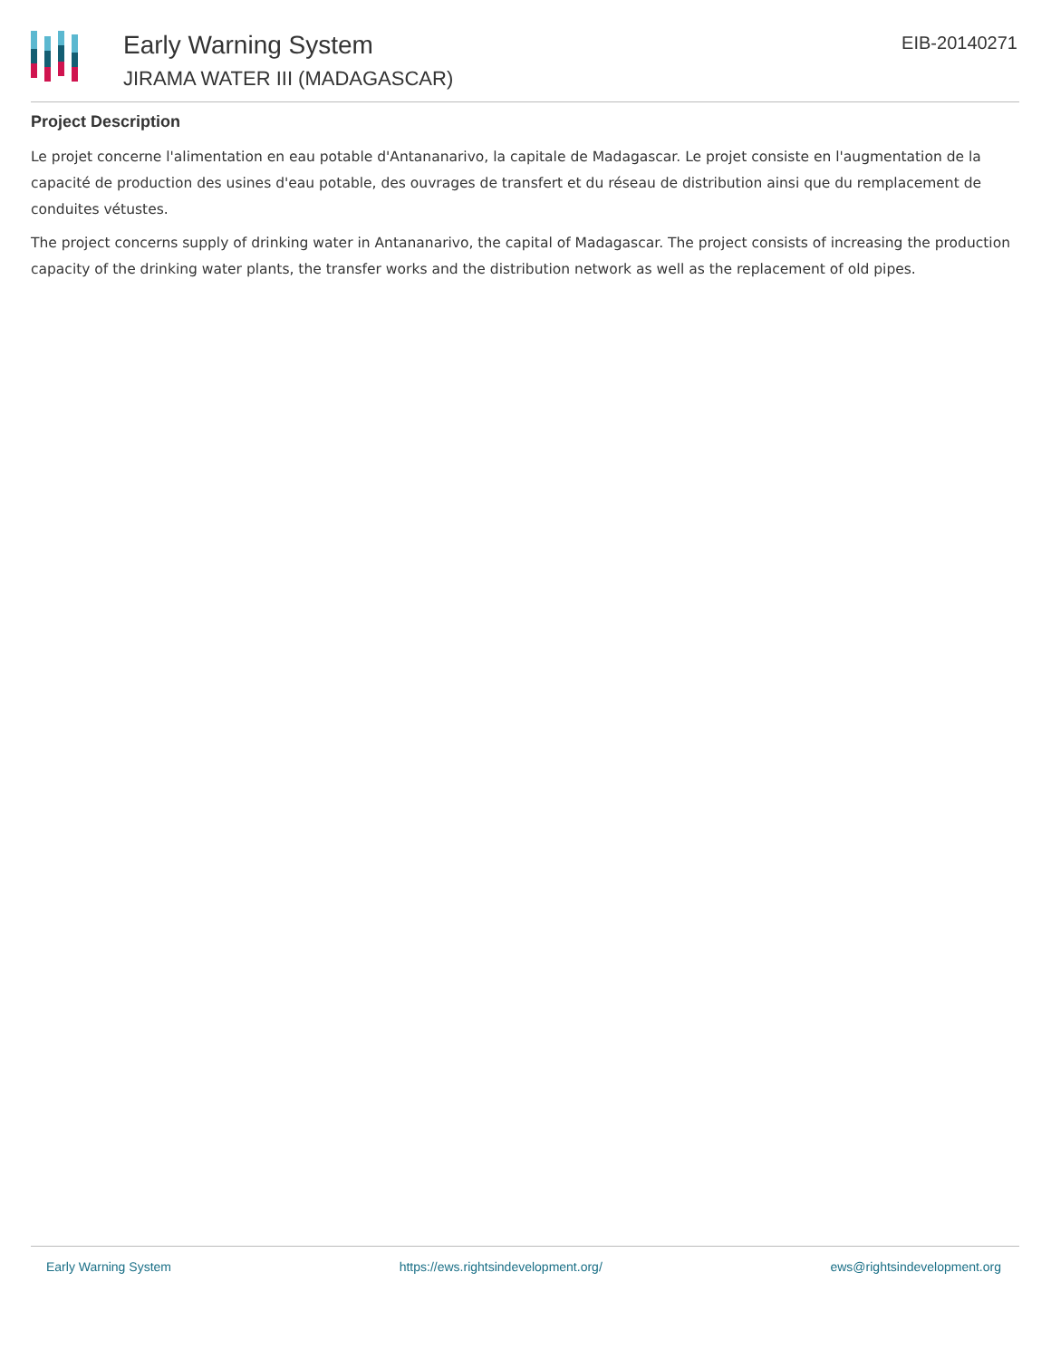Early Warning System
JIRAMA WATER III (MADAGASCAR)
EIB-20140271
Project Description
Le projet concerne l'alimentation en eau potable d'Antananarivo, la capitale de Madagascar. Le projet consiste en l'augmentation de la capacité de production des usines d'eau potable, des ouvrages de transfert et du réseau de distribution ainsi que du remplacement de conduites vétustes.
The project concerns supply of drinking water in Antananarivo, the capital of Madagascar. The project consists of increasing the production capacity of the drinking water plants, the transfer works and the distribution network as well as the replacement of old pipes.
Early Warning System https://ews.rightsindevelopment.org/ ews@rightsindevelopment.org